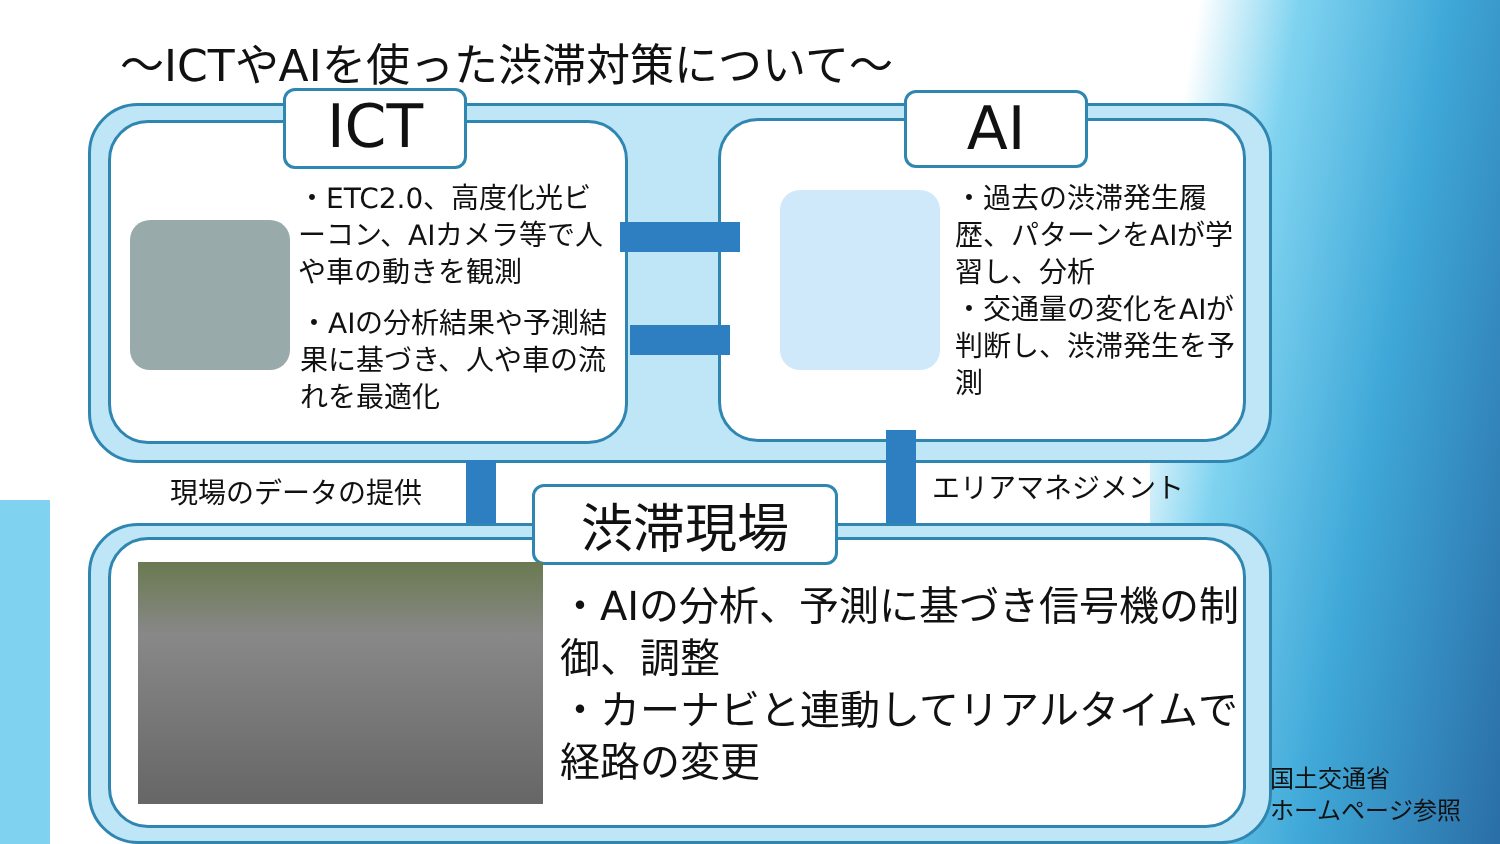～ICTやAIを使った渋滞対策について～
ICT AI
・ETC2.0、高度化光ビーコン、AIカメラ等で人や車の動きを観測
・AIの分析結果や予測結果に基づき、人や車の流れを最適化
・過去の渋滞発生履歴、パターンをAIが学習し、分析
・交通量の変化をAIが判断し、渋滞発生を予測
現場のデータの提供 エリアマネジメント
渋滞現場
・AIの分析、予測に基づき信号機の制御、調整
・カーナビと連動してリアルタイムで経路の変更
国土交通省
ホームページ参照